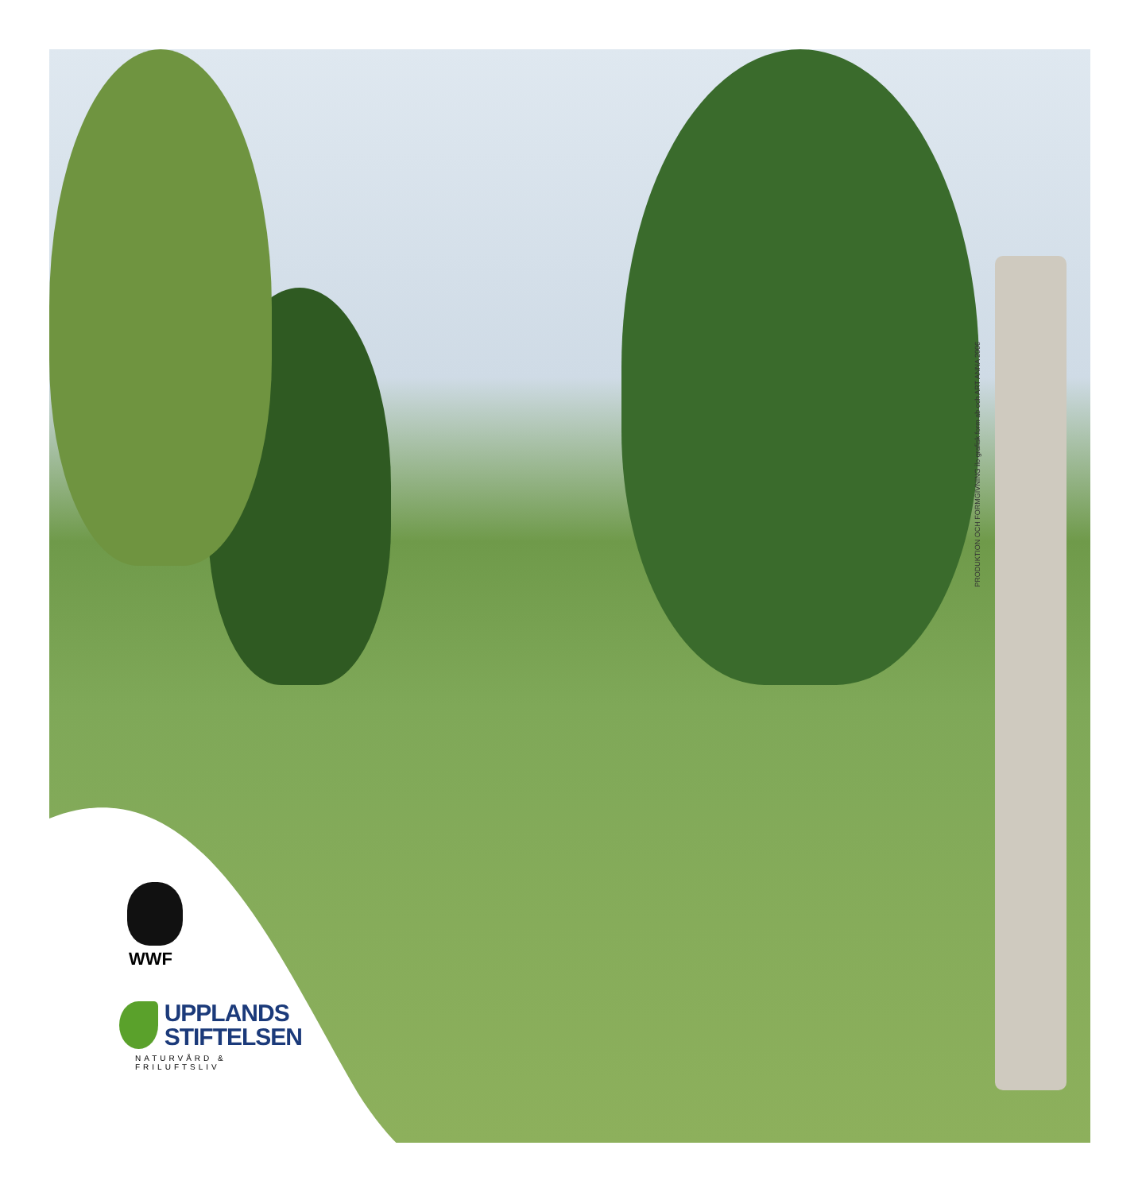WWF
UPPLANDS
STIFTELSEN
NATURVÅRD & FRILUFTSLIV
PRODUKTION OCH FORMGIVNING ilo grafisk form ab och ART ANNA 2006